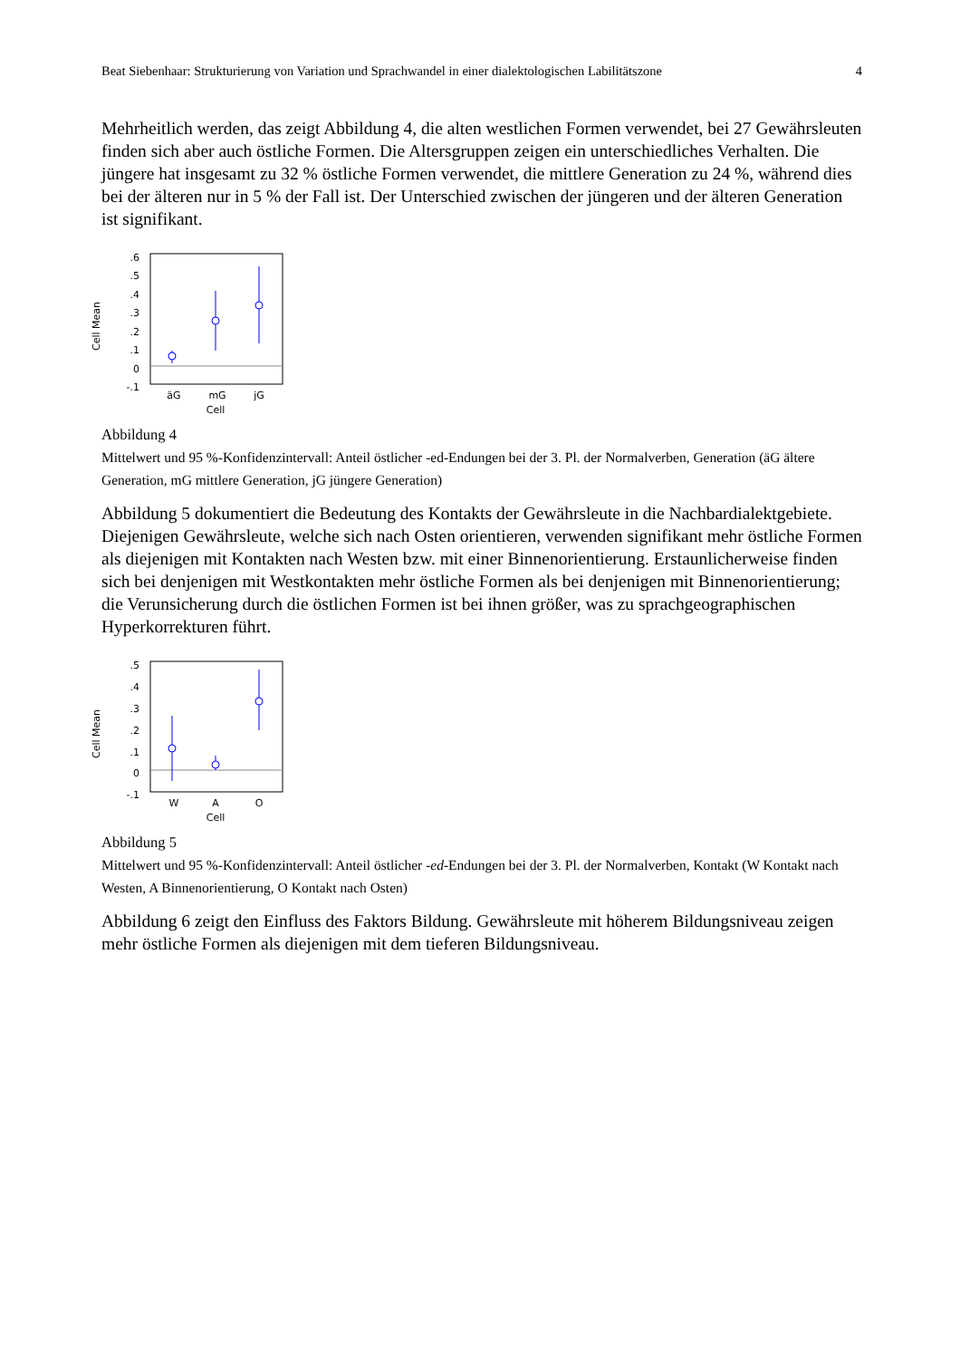Beat Siebenhaar: Strukturierung von Variation und Sprachwandel in einer dialektologischen Labilitätszone 4
Mehrheitlich werden, das zeigt Abbildung 4, die alten westlichen Formen verwendet, bei 27 Gewährsleuten finden sich aber auch östliche Formen. Die Altersgruppen zeigen ein unterschiedliches Verhalten. Die jüngere hat insgesamt zu 32 % östliche Formen verwendet, die mittlere Generation zu 24 %, während dies bei der älteren nur in 5 % der Fall ist. Der Unterschied zwischen der jüngeren und der älteren Generation ist signifikant.
Cell Mean
.6
.5
.4
.3
.2
.1
0
-.1
äG
mG
jG
Cell
Abbildung 4
Mittelwert und 95 %-Konfidenzintervall: Anteil östlicher -ed-Endungen bei der 3. Pl. der Normalverben, Generation (äG ältere Generation, mG mittlere Generation, jG jüngere Generation)
Abbildung 5 dokumentiert die Bedeutung des Kontakts der Gewährsleute in die Nachbardialektgebiete. Diejenigen Gewährsleute, welche sich nach Osten orientieren, verwenden signifikant mehr östliche Formen als diejenigen mit Kontakten nach Westen bzw. mit einer Binnenorientierung. Erstaunlicherweise finden sich bei denjenigen mit Westkontakten mehr östliche Formen als bei denjenigen mit Binnenorientierung; die Verunsicherung durch die östlichen Formen ist bei ihnen größer, was zu sprachgeographischen Hyperkorrekturen führt.
Cell Mean
.5
.4
.3
.2
.1
0
-.1
W
A
O
Cell
Abbildung 5
Mittelwert und 95 %-Konfidenzintervall: Anteil östlicher -ed-Endungen bei der 3. Pl. der Normalverben, Kontakt (W Kontakt nach Westen, A Binnenorientierung, O Kontakt nach Osten)
Abbildung 6 zeigt den Einfluss des Faktors Bildung. Gewährsleute mit höherem Bildungsniveau zeigen mehr östliche Formen als diejenigen mit dem tieferen Bildungsniveau.